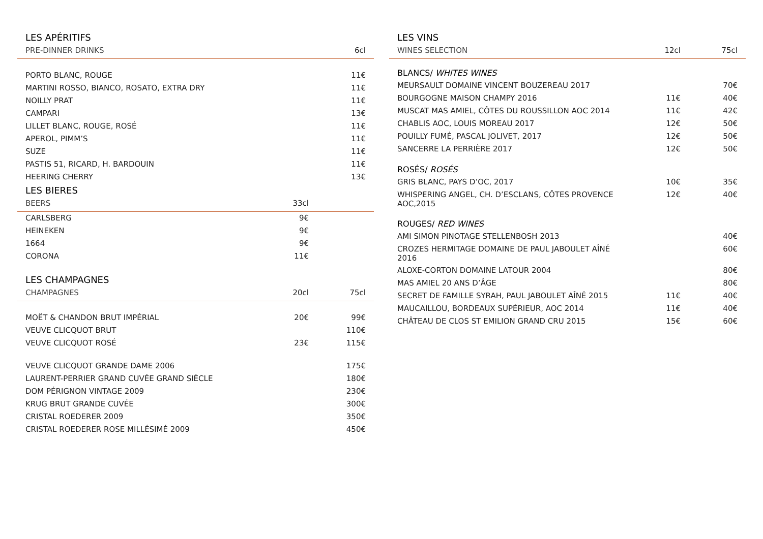| LES APÉRITIFS | | |
| PRE-DINNER DRINKS | | 6cl |
| PORTO BLANC, ROUGE | | 11€ |
| MARTINI ROSSO, BIANCO, ROSATO, EXTRA DRY | | 11€ |
| NOILLY PRAT | | 11€ |
| CAMPARI | | 13€ |
| LILLET BLANC, ROUGE, ROSÉ | | 11€ |
| APEROL, PIMM’S | | 11€ |
| SUZE | | 11€ |
| PASTIS 51, RICARD, H. BARDOUIN | | 11€ |
| HEERING CHERRY | | 13€ |
| LES BIERES | | |
| BEERS | 33cl | |
| CARLSBERG | 9€ | |
| HEINEKEN | 9€ | |
| 1664 | 9€ | |
| CORONA | 11€ | |
| LES CHAMPAGNES | | |
| CHAMPAGNES | 20cl | 75cl |
| MOËT & CHANDON BRUT IMPÉRIAL | 20€ | 99€ |
| VEUVE CLICQUOT BRUT | | 110€ |
| VEUVE CLICQUOT ROSÉ | 23€ | 115€ |
| VEUVE CLICQUOT GRANDE DAME 2006 | | 175€ |
| LAURENT-PERRIER GRAND CUVÉE GRAND SIÈCLE | | 180€ |
| DOM PÉRIGNON VINTAGE 2009 | | 230€ |
| KRUG BRUT GRANDE CUVÉE | | 300€ |
| CRISTAL ROEDERER 2009 | | 350€ |
| CRISTAL ROEDERER ROSE MILLÉSIMÉ 2009 | | 450€ |
| LES VINS | | |
| WINES SELECTION | 12cl | 75cl |
| BLANCS/ WHITES WINES | | |
| MEURSAULT DOMAINE VINCENT BOUZEREAU 2017 | | 70€ |
| BOURGOGNE MAISON CHAMPY 2016 | 11€ | 40€ |
| MUSCAT MAS AMIEL, CÔTES DU ROUSSILLON AOC 2014 | 11€ | 42€ |
| CHABLIS AOC, LOUIS MOREAU 2017 | 12€ | 50€ |
| POUILLY FUMÉ, PASCAL JOLIVET, 2017 | 12€ | 50€ |
| SANCERRE LA PERRIÈRE 2017 | 12€ | 50€ |
| ROSÉS/ ROSÉS | | |
| GRIS BLANC, PAYS D’OC, 2017 | 10€ | 35€ |
| WHISPERING ANGEL, CH. D’ESCLANS, CÔTES PROVENCE AOC,2015 | 12€ | 40€ |
| ROUGES/ RED WINES | | |
| AMI SIMON PINOTAGE STELLENBOSH 2013 | | 40€ |
| CROZES HERMITAGE DOMAINE DE PAUL JABOULET AÎNÉ 2016 | | 60€ |
| ALOXE-CORTON DOMAINE LATOUR 2004 | | 80€ |
| MAS AMIEL 20 ANS D’ÂGE | | 80€ |
| SECRET DE FAMILLE SYRAH, PAUL JABOULET AÎNÉ 2015 | 11€ | 40€ |
| MAUCAILLOU, BORDEAUX SUPÉRIEUR, AOC 2014 | 11€ | 40€ |
| CHÂTEAU DE CLOS ST EMILION GRAND CRU 2015 | 15€ | 60€ |